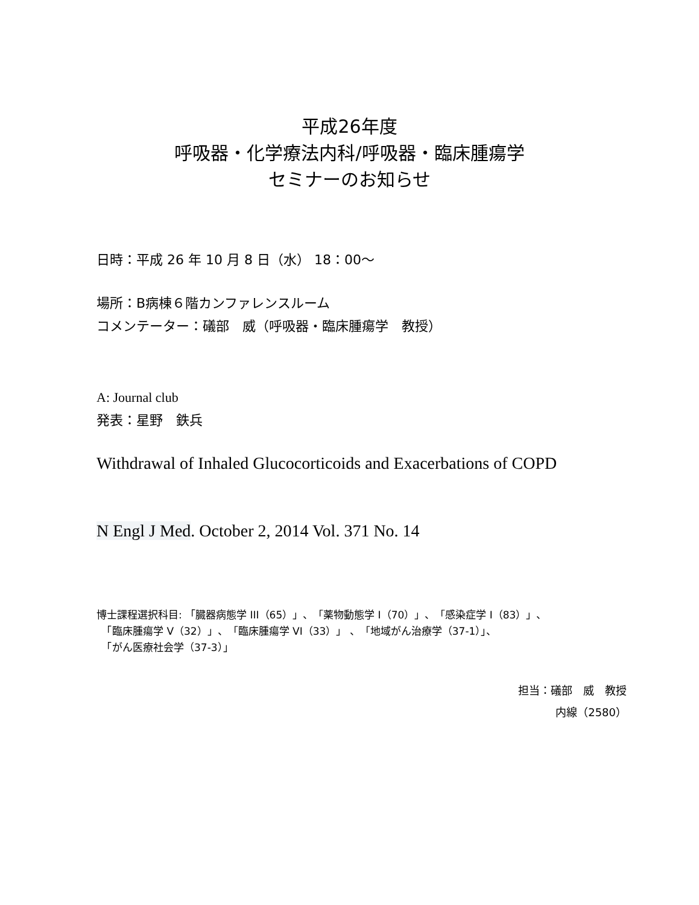平成26年度
呼吸器・化学療法内科/呼吸器・臨床腫瘍学
セミナーのお知らせ
日時：平成 26 年 10 月 8 日（水） 18：00～
場所：B病棟６階カンファレンスルーム
コメンテーター：礒部　威（呼吸器・臨床腫瘍学　教授）
A: Journal club
発表：星野　鉄兵
Withdrawal of Inhaled Glucocorticoids and Exacerbations of COPD
N Engl J Med. October 2, 2014 Vol. 371 No. 14
博士課程選択科目: 「臓器病態学 III（65）」、「薬物動態学 I（70）」、「感染症学 I（83）」、
　「臨床腫瘍学 V（32）」、「臨床腫瘍学 VI（33）」 、「地域がん治療学（37-1）」、
　「がん医療社会学（37-3）」
担当：礒部　威　教授
内線（2580）